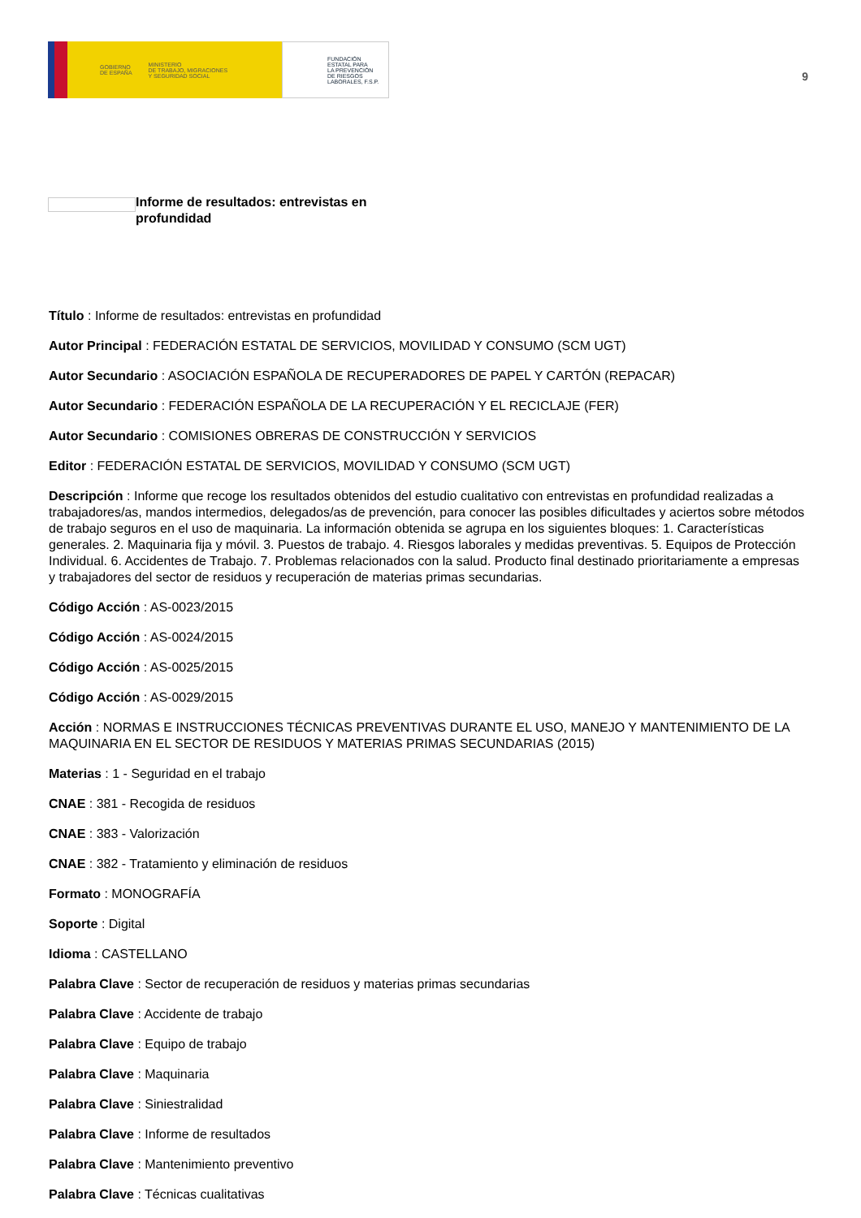GOBIERNO
DE ESPAÑA MINISTERIO
DE TRABAJO, MIGRACIONES
Y SEGURIDAD SOCIAL
FUNDACIÓN
ESTATAL PARA
LA PREVENCIÓN
DE RIESGOS
LABORALES, F.S.P.
9
Informe de resultados: entrevistas en profundidad
Título : Informe de resultados: entrevistas en profundidad
Autor Principal : FEDERACIÓN ESTATAL DE SERVICIOS, MOVILIDAD Y CONSUMO (SCM UGT)
Autor Secundario : ASOCIACIÓN ESPAÑOLA DE RECUPERADORES DE PAPEL Y CARTÓN (REPACAR)
Autor Secundario : FEDERACIÓN ESPAÑOLA DE LA RECUPERACIÓN Y EL RECICLAJE (FER)
Autor Secundario : COMISIONES OBRERAS DE CONSTRUCCIÓN Y SERVICIOS
Editor : FEDERACIÓN ESTATAL DE SERVICIOS, MOVILIDAD Y CONSUMO (SCM UGT)
Descripción : Informe que recoge los resultados obtenidos del estudio cualitativo con entrevistas en profundidad realizadas a trabajadores/as, mandos intermedios, delegados/as de prevención, para conocer las posibles dificultades y aciertos sobre métodos de trabajo seguros en el uso de maquinaria. La información obtenida se agrupa en los siguientes bloques: 1. Características generales. 2. Maquinaria fija y móvil. 3. Puestos de trabajo. 4. Riesgos laborales y medidas preventivas. 5. Equipos de Protección Individual. 6. Accidentes de Trabajo. 7. Problemas relacionados con la salud. Producto final destinado prioritariamente a empresas y trabajadores del sector de residuos y recuperación de materias primas secundarias.
Código Acción : AS-0023/2015
Código Acción : AS-0024/2015
Código Acción : AS-0025/2015
Código Acción : AS-0029/2015
Acción : NORMAS E INSTRUCCIONES TÉCNICAS PREVENTIVAS DURANTE EL USO, MANEJO Y MANTENIMIENTO DE LA MAQUINARIA EN EL SECTOR DE RESIDUOS Y MATERIAS PRIMAS SECUNDARIAS (2015)
Materias : 1 - Seguridad en el trabajo
CNAE : 381 - Recogida de residuos
CNAE : 383 - Valorización
CNAE : 382 - Tratamiento y eliminación de residuos
Formato : MONOGRAFÍA
Soporte : Digital
Idioma : CASTELLANO
Palabra Clave : Sector de recuperación de residuos y materias primas secundarias
Palabra Clave : Accidente de trabajo
Palabra Clave : Equipo de trabajo
Palabra Clave : Maquinaria
Palabra Clave : Siniestralidad
Palabra Clave : Informe de resultados
Palabra Clave : Mantenimiento preventivo
Palabra Clave : Técnicas cualitativas